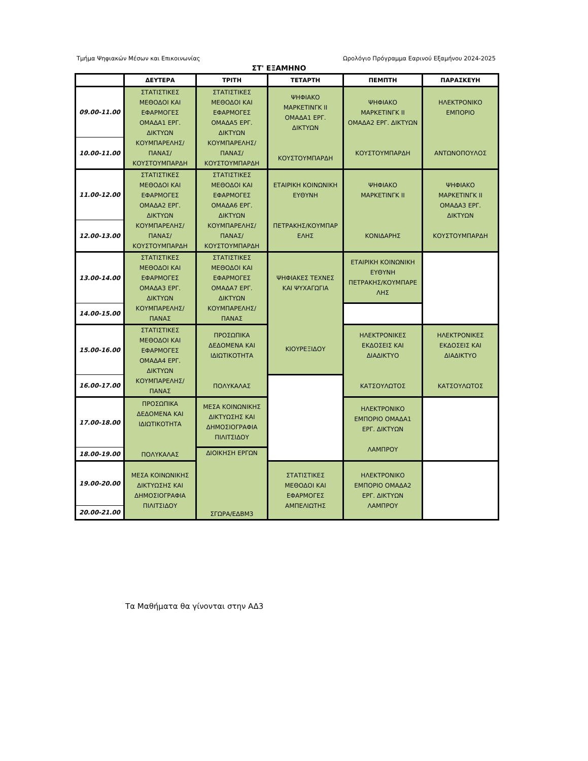Τμήμα Ψηφιακών Μέσων και Επικοινωνίας Ωρολόγιο Πρόγραμμα Εαρινού Εξαμήνου 2024-2025
ΣΤ' ΕΞΑΜΗΝΟ
| | ΔΕΥΤΕΡΑ | ΤΡΙΤΗ | ΤΕΤΑΡΤΗ | ΠΕΜΠΤΗ | ΠΑΡΑΣΚΕΥΗ |
| --- | --- | --- | --- | --- | --- |
| 09.00-11.00 | ΣΤΑΤΙΣΤΙΚΕΣ ΜΕΘΟΔΟΙ ΚΑΙ ΕΦΑΡΜΟΓΕΣ ΟΜΑΔΑ1 ΕΡΓ. ΔΙΚΤΥΩΝ ΚΟΥΜΠΑΡΕΛΗΣ/ ΠΑΝΑΣ/ ΚΟΥΣΤΟΥΜΠΑΡΔΗ | ΣΤΑΤΙΣΤΙΚΕΣ ΜΕΘΟΔΟΙ ΚΑΙ ΕΦΑΡΜΟΓΕΣ ΟΜΑΔΑ5 ΕΡΓ. ΔΙΚΤΥΩΝ ΚΟΥΜΠΑΡΕΛΗΣ/ ΠΑΝΑΣ/ ΚΟΥΣΤΟΥΜΠΑΡΔΗ | ΨΗΦΙΑΚΟ ΜΑΡΚΕΤΙΝΓΚ ΙΙ ΟΜΑΔΑ1 ΕΡΓ. ΔΙΚΤΥΩΝ ΚΟΥΣΤΟΥΜΠΑΡΔΗ | ΨΗΦΙΑΚΟ ΜΑΡΚΕΤΙΝΓΚ ΙΙ ΟΜΑΔΑ2 ΕΡΓ. ΔΙΚΤΥΩΝ ΚΟΥΣΤΟΥΜΠΑΡΔΗ | ΗΛΕΚΤΡΟΝΙΚΟ ΕΜΠΟΡΙΟ ΑΝΤΩΝΟΠΟΥΛΟΣ |
| 10.00-11.00 | | | | | |
| 11.00-12.00 | ΣΤΑΤΙΣΤΙΚΕΣ ΜΕΘΟΔΟΙ ΚΑΙ ΕΦΑΡΜΟΓΕΣ ΟΜΑΔΑ2 ΕΡΓ. ΔΙΚΤΥΩΝ ΚΟΥΜΠΑΡΕΛΗΣ/ ΠΑΝΑΣ/ ΚΟΥΣΤΟΥΜΠΑΡΔΗ | ΣΤΑΤΙΣΤΙΚΕΣ ΜΕΘΟΔΟΙ ΚΑΙ ΕΦΑΡΜΟΓΕΣ ΟΜΑΔΑ6 ΕΡΓ. ΔΙΚΤΥΩΝ ΚΟΥΜΠΑΡΕΛΗΣ/ ΠΑΝΑΣ/ ΚΟΥΣΤΟΥΜΠΑΡΔΗ | ΕΤΑΙΡΙΚΗ ΚΟΙΝΩΝΙΚΗ ΕΥΘΥΝΗ ΠΕΤΡΑΚΗΣ/ΚΟΥΜΠΑΡ ΕΛΗΣ | ΨΗΦΙΑΚΟ ΜΑΡΚΕΤΙΝΓΚ ΙΙ ΚΟΝΙΔΑΡΗΣ | ΨΗΦΙΑΚΟ ΜΑΡΚΕΤΙΝΓΚ ΙΙ ΟΜΑΔΑ3 ΕΡΓ. ΔΙΚΤΥΩΝ ΚΟΥΣΤΟΥΜΠΑΡΔΗ |
| 12.00-13.00 | | | | | |
| 13.00-14.00 | ΣΤΑΤΙΣΤΙΚΕΣ ΜΕΘΟΔΟΙ ΚΑΙ ΕΦΑΡΜΟΓΕΣ ΟΜΑΔΑ3 ΕΡΓ. ΔΙΚΤΥΩΝ ΚΟΥΜΠΑΡΕΛΗΣ/ ΠΑΝΑΣ | ΣΤΑΤΙΣΤΙΚΕΣ ΜΕΘΟΔΟΙ ΚΑΙ ΕΦΑΡΜΟΓΕΣ ΟΜΑΔΑ7 ΕΡΓ. ΔΙΚΤΥΩΝ ΚΟΥΜΠΑΡΕΛΗΣ/ ΠΑΝΑΣ | ΨΗΦΙΑΚΕΣ ΤΕΧΝΕΣ ΚΑΙ ΨΥΧΑΓΩΓΙΑ ΚΙΟΥΡΕΞΙΔΟΥ | ΕΤΑΙΡΙΚΗ ΚΟΙΝΩΝΙΚΗ ΕΥΘΥΝΗ ΠΕΤΡΑΚΗΣ/ΚΟΥΜΠΑΡΕ ΛΗΣ | |
| 14.00-15.00 | | | | | |
| 15.00-16.00 | ΣΤΑΤΙΣΤΙΚΕΣ ΜΕΘΟΔΟΙ ΚΑΙ ΕΦΑΡΜΟΓΕΣ ΟΜΑΔΑ4 ΕΡΓ. ΔΙΚΤΥΩΝ ΚΟΥΜΠΑΡΕΛΗΣ/ ΠΑΝΑΣ | ΠΡΟΣΩΠΙΚΑ ΔΕΔΟΜΕΝΑ ΚΑΙ ΙΔΙΩΤΙΚΟΤΗΤΑ ΠΟΛΥΚΑΛΑΣ | | ΗΛΕΚΤΡΟΝΙΚΕΣ ΕΚΔΟΣΕΙΣ ΚΑΙ ΔΙΑΔΙΚΤΥΟ ΚΑΤΣΟΥΛΩΤΟΣ | ΗΛΕΚΤΡΟΝΙΚΕΣ ΕΚΔΟΣΕΙΣ ΚΑΙ ΔΙΑΔΙΚΤΥΟ ΚΑΤΣΟΥΛΩΤΟΣ |
| 16.00-17.00 | | | | | |
| 17.00-18.00 | ΠΡΟΣΩΠΙΚΑ ΔΕΔΟΜΕΝΑ ΚΑΙ ΙΔΙΩΤΙΚΟΤΗΤΑ ΠΟΛΥΚΑΛΑΣ | ΜΕΣΑ ΚΟΙΝΩΝΙΚΗΣ ΔΙΚΤΥΩΣΗΣ ΚΑΙ ΔΗΜΟΣΙΟΓΡΑΦΙΑ ΠΙΛΙΤΣΙΔΟΥ | | ΗΛΕΚΤΡΟΝΙΚΟ ΕΜΠΟΡΙΟ ΟΜΑΔΑ1 ΕΡΓ. ΔΙΚΤΥΩΝ ΛΑΜΠΡΟΥ | |
| 18.00-19.00 | | ΔΙΟΙΚΗΣΗ ΕΡΓΩΝ ΣΓΩΡΑ/ΕΔΒΜ3 | | | |
| 19.00-20.00 | ΜΕΣΑ ΚΟΙΝΩΝΙΚΗΣ ΔΙΚΤΥΩΣΗΣ ΚΑΙ ΔΗΜΟΣΙΟΓΡΑΦΙΑ ΠΙΛΙΤΣΙΔΟΥ | | ΣΤΑΤΙΣΤΙΚΕΣ ΜΕΘΟΔΟΙ ΚΑΙ ΕΦΑΡΜΟΓΕΣ ΑΜΠΕΛΙΩΤΗΣ | ΗΛΕΚΤΡΟΝΙΚΟ ΕΜΠΟΡΙΟ ΟΜΑΔΑ2 ΕΡΓ. ΔΙΚΤΥΩΝ ΛΑΜΠΡΟΥ | |
| 20.00-21.00 | | | | | |
Τα Μαθήματα θα γίνονται στην ΑΔ3